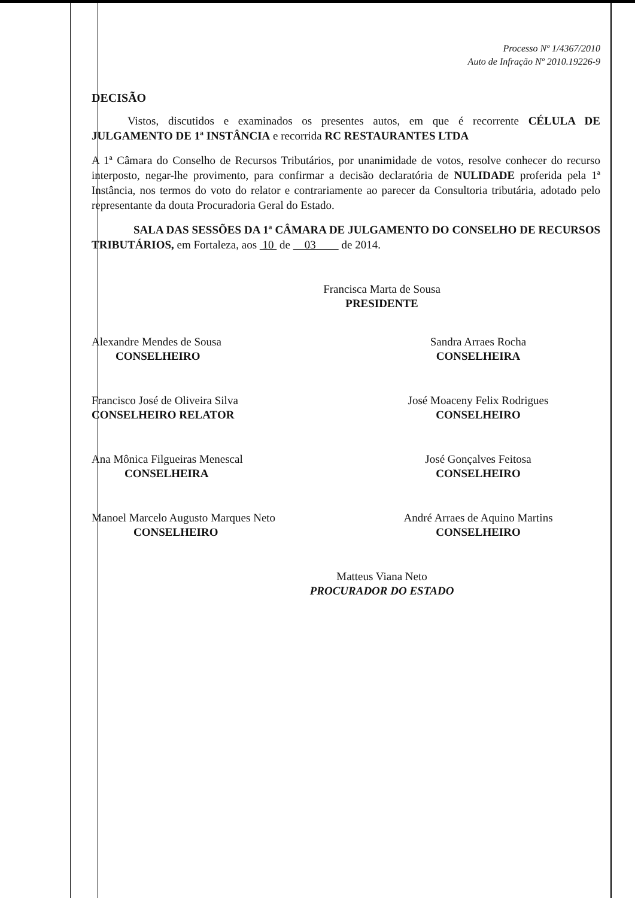Processo Nº 1/4367/2010
Auto de Infração Nº 2010.19226-9
DECISÃO
Vistos, discutidos e examinados os presentes autos, em que é recorrente CÉLULA DE JULGAMENTO DE 1ª INSTÂNCIA e recorrida RC RESTAURANTES LTDA
A 1ª Câmara do Conselho de Recursos Tributários, por unanimidade de votos, resolve conhecer do recurso interposto, negar-lhe provimento, para confirmar a decisão declaratória de NULIDADE proferida pela 1ª Instância, nos termos do voto do relator e contrariamente ao parecer da Consultoria tributária, adotado pelo representante da douta Procuradoria Geral do Estado.
SALA DAS SESSÕES DA 1ª CÂMARA DE JULGAMENTO DO CONSELHO DE RECURSOS TRIBUTÁRIOS, em Fortaleza, aos 10 de 03 de 2014.
Francisca Marta de Sousa
PRESIDENTE
Alexandre Mendes de Sousa
CONSELHEIRO
Sandra Arraes Rocha
CONSELHEIRA
Francisco José de Oliveira Silva
CONSELHEIRO RELATOR
José Moaceny Felix Rodrigues
CONSELHEIRO
Ana Mônica Filgueiras Menescal
CONSELHEIRA
José Gonçalves Feitosa
CONSELHEIRO
Manoel Marcelo Augusto Marques Neto
CONSELHEIRO
André Arraes de Aquino Martins
CONSELHEIRO
Matteus Viana Neto
PROCURADOR DO ESTADO